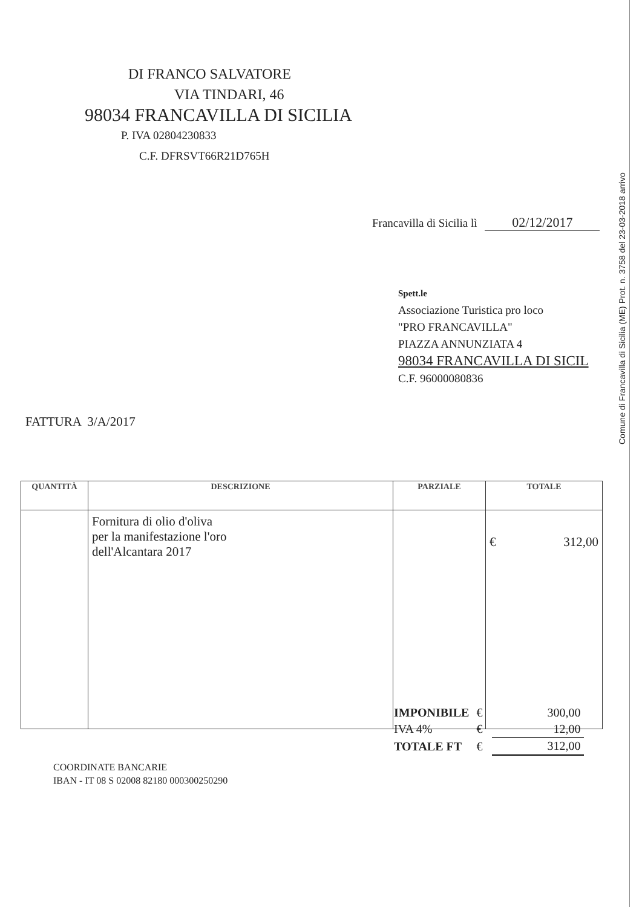DI FRANCO SALVATORE
VIA TINDARI, 46
98034 FRANCAVILLA DI SICILIA
P. IVA 02804230833
C.F. DFRSVT66R21D765H
Francavilla di Sicilia lì 02/12/2017
Spett.le
Associazione Turistica pro loco
"PRO FRANCAVILLA"
PIAZZA ANNUNZIATA 4
98034 FRANCAVILLA DI SICIL
C.F. 96000080836
FATTURA 3/A/2017
| QUANTITÀ | DESCRIZIONE | PARZIALE | TOTALE |
| --- | --- | --- | --- |
| | Fornitura di olio d'oliva per la manifestazione l'oro dell'Alcantara 2017 | | € 312,00 |
| IMPONIBILE | € | 300,00 |
| IVA 4% | € | 12,00 |
| TOTALE FT | € | 312,00 |
COORDINATE BANCARIE
IBAN - IT 08 S 02008 82180 000300250290
Comune di Francavilla di Sicilia (ME) Prot. n. 3758 del 23-03-2018 arrivo